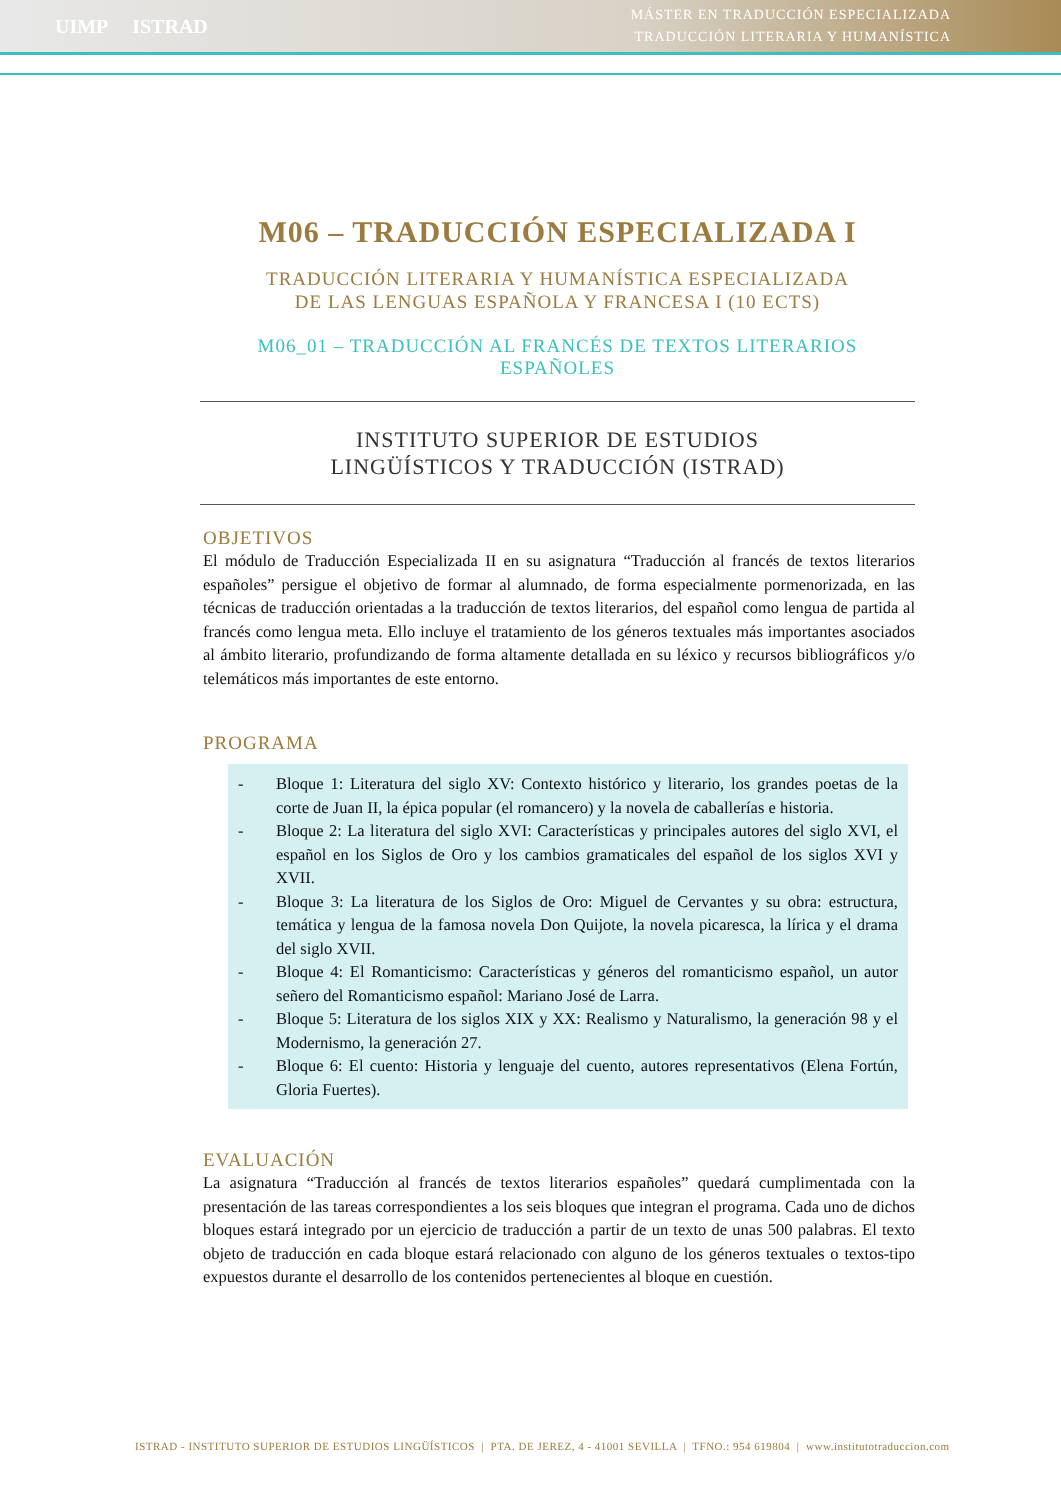UIMP ISTRAD
MÁSTER EN TRADUCCIÓN ESPECIALIZADA
TRADUCCIÓN LITERARIA Y HUMANÍSTICA
M06 – TRADUCCIÓN ESPECIALIZADA I
TRADUCCIÓN LITERARIA Y HUMANÍSTICA ESPECIALIZADA
DE LAS LENGUAS ESPAÑOLA Y FRANCESA I (10 ECTS)
M06_01 – TRADUCCIÓN AL FRANCÉS DE TEXTOS LITERARIOS ESPAÑOLES
INSTITUTO SUPERIOR DE ESTUDIOS
LINGÜÍSTICOS Y TRADUCCIÓN (ISTRAD)
OBJETIVOS
El módulo de Traducción Especializada II en su asignatura “Traducción al francés de textos literarios españoles” persigue el objetivo de formar al alumnado, de forma especialmente pormenorizada, en las técnicas de traducción orientadas a la traducción de textos literarios, del español como lengua de partida al francés como lengua meta. Ello incluye el tratamiento de los géneros textuales más importantes asociados al ámbito literario, profundizando de forma altamente detallada en su léxico y recursos bibliográficos y/o telemáticos más importantes de este entorno.
PROGRAMA
- Bloque 1: Literatura del siglo XV: Contexto histórico y literario, los grandes poetas de la corte de Juan II, la épica popular (el romancero) y la novela de caballerías e historia.
- Bloque 2: La literatura del siglo XVI: Características y principales autores del siglo XVI, el español en los Siglos de Oro y los cambios gramaticales del español de los siglos XVI y XVII.
- Bloque 3: La literatura de los Siglos de Oro: Miguel de Cervantes y su obra: estructura, temática y lengua de la famosa novela Don Quijote, la novela picaresca, la lírica y el drama del siglo XVII.
- Bloque 4: El Romanticismo: Características y géneros del romanticismo español, un autor señero del Romanticismo español: Mariano José de Larra.
- Bloque 5: Literatura de los siglos XIX y XX: Realismo y Naturalismo, la generación 98 y el Modernismo, la generación 27.
- Bloque 6: El cuento: Historia y lenguaje del cuento, autores representativos (Elena Fortún, Gloria Fuertes).
EVALUACIÓN
La asignatura “Traducción al francés de textos literarios españoles” quedará cumplimentada con la presentación de las tareas correspondientes a los seis bloques que integran el programa. Cada uno de dichos bloques estará integrado por un ejercicio de traducción a partir de un texto de unas 500 palabras. El texto objeto de traducción en cada bloque estará relacionado con alguno de los géneros textuales o textos-tipo expuestos durante el desarrollo de los contenidos pertenecientes al bloque en cuestión.
ISTRAD - INSTITUTO SUPERIOR DE ESTUDIOS LINGÜÍSTICOS | PTA. DE JEREZ, 4 - 41001 SEVILLA | TFNO.: 954 619804 | www.institutotraduccion.com